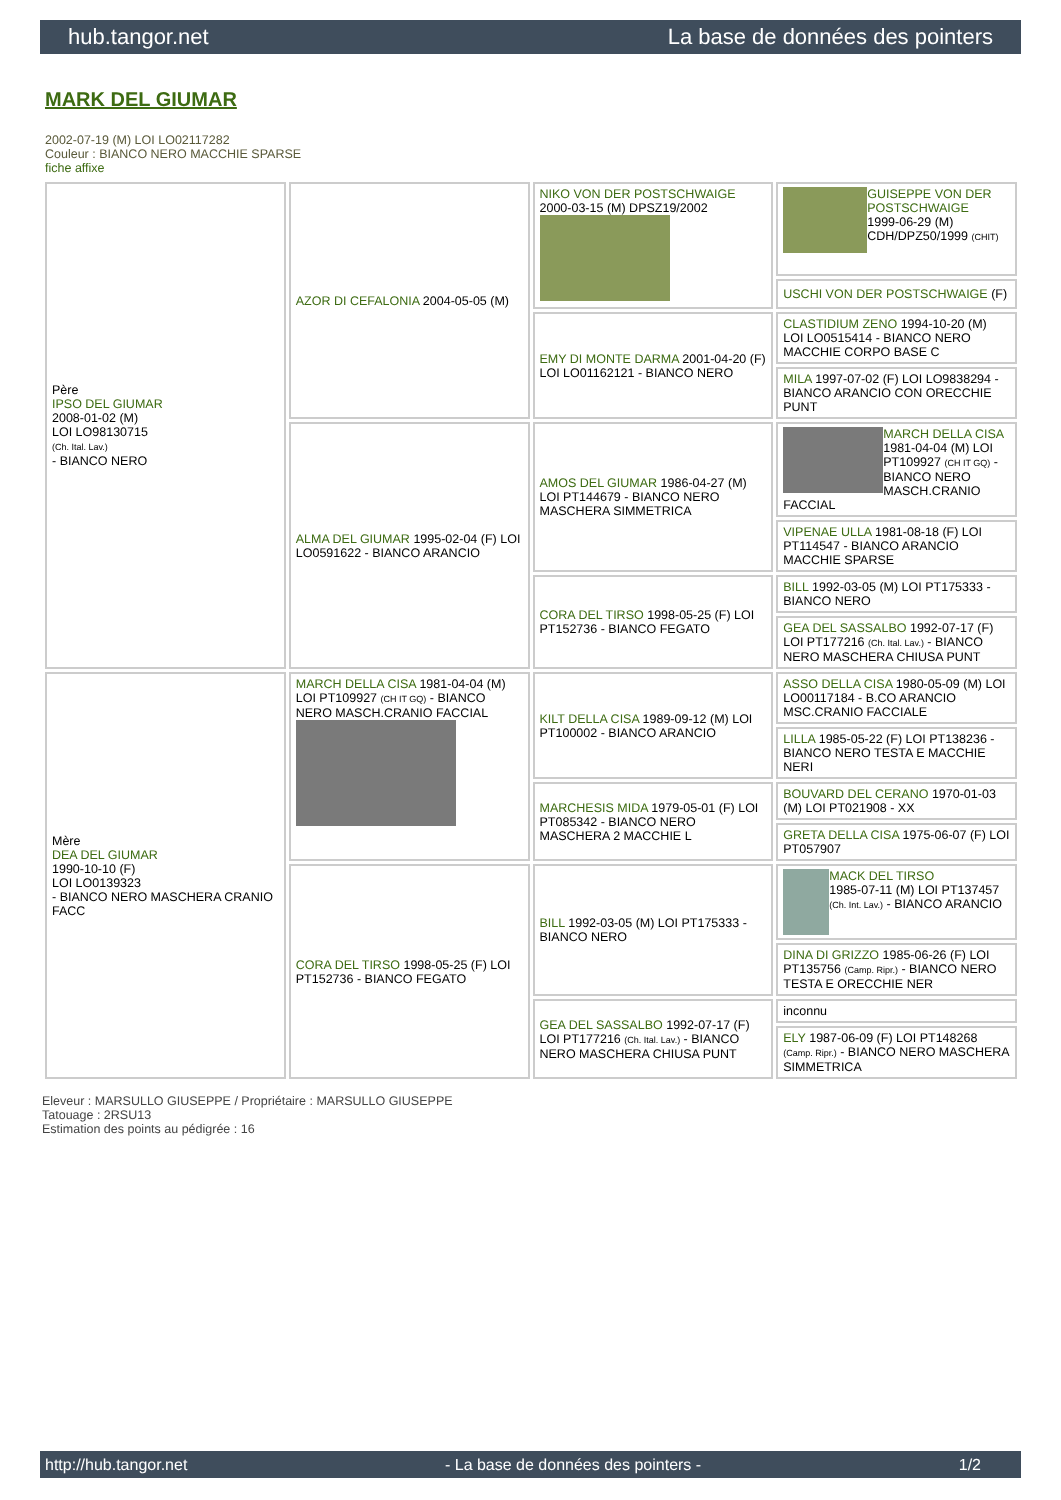hub.tangor.net La base de données des pointers
MARK DEL GIUMAR
2002-07-19 (M) LOI LO02117282
Couleur : BIANCO NERO MACCHIE SPARSE
fiche affixe
| Père IPSO DEL GIUMAR 2008-01-02 (M) LOI LO98130715 (Ch. Ital. Lav.) - BIANCO NERO | AZOR DI CEFALONIA 2004-05-05 (M) | NIKO VON DER POSTSCHWAIGE 2000-03-15 (M) DPSZ19/2002 | GUISEPPE VON DER POSTSCHWAIGE 1999-06-29 (M) CDH/DPZ50/1999 (CHIT) |
| | | | USCHI VON DER POSTSCHWAIGE (F) |
| | | EMY DI MONTE DARMA 2001-04-20 (F) LOI LO01162121 - BIANCO NERO | CLASTIDIUM ZENO 1994-10-20 (M) LOI LO0515414 - BIANCO NERO MACCHIE CORPO BASE C |
| | | | MILA 1997-07-02 (F) LOI LO9838294 - BIANCO ARANCIO CON ORECCHIE PUNT |
| | ALMA DEL GIUMAR 1995-02-04 (F) LOI LO0591622 - BIANCO ARANCIO | AMOS DEL GIUMAR 1986-04-27 (M) LOI PT144679 - BIANCO NERO MASCHERA SIMMETRICA | MARCH DELLA CISA 1981-04-04 (M) LOI PT109927 (CH IT GQ) - BIANCO NERO MASCH.CRANIO FACCIAL |
| | | | VIPENAE ULLA 1981-08-18 (F) LOI PT114547 - BIANCO ARANCIO MACCHIE SPARSE |
| | | CORA DEL TIRSO 1998-05-25 (F) LOI PT152736 - BIANCO FEGATO | BILL 1992-03-05 (M) LOI PT175333 - BIANCO NERO |
| | | | GEA DEL SASSALBO 1992-07-17 (F) LOI PT177216 (Ch. Ital. Lav.) - BIANCO NERO MASCHERA CHIUSA PUNT |
| Mère DEA DEL GIUMAR 1990-10-10 (F) LOI LO0139323 - BIANCO NERO MASCHERA CRANIO FACC | MARCH DELLA CISA 1981-04-04 (M) LOI PT109927 (CH IT GQ) - BIANCO NERO MASCH.CRANIO FACCIAL | KILT DELLA CISA 1989-09-12 (M) LOI PT100002 - BIANCO ARANCIO | ASSO DELLA CISA 1980-05-09 (M) LOI LO00117184 - B.CO ARANCIO MSC.CRANIO FACCIALE |
| | | | LILLA 1985-05-22 (F) LOI PT138236 - BIANCO NERO TESTA E MACCHIE NERI |
| | | MARCHESIS MIDA 1979-05-01 (F) LOI PT085342 - BIANCO NERO MASCHERA 2 MACCHIE L | BOUVARD DEL CERANO 1970-01-03 (M) LOI PT021908 - XX |
| | | | GRETA DELLA CISA 1975-06-07 (F) LOI PT057907 |
| | CORA DEL TIRSO 1998-05-25 (F) LOI PT152736 - BIANCO FEGATO | BILL 1992-03-05 (M) LOI PT175333 - BIANCO NERO | MACK DEL TIRSO 1985-07-11 (M) LOI PT137457 (Ch. Int. Lav.) - BIANCO ARANCIO |
| | | | DINA DI GRIZZO 1985-06-26 (F) LOI PT135756 (Camp. Ripr.) - BIANCO NERO TESTA E ORECCHIE NER |
| | | GEA DEL SASSALBO 1992-07-17 (F) LOI PT177216 (Ch. Ital. Lav.) - BIANCO NERO MASCHERA CHIUSA PUNT | inconnu |
| | | | ELY 1987-06-09 (F) LOI PT148268 (Camp. Ripr.) - BIANCO NERO MASCHERA SIMMETRICA |
Eleveur : MARSULLO GIUSEPPE / Propriétaire : MARSULLO GIUSEPPE
Tatouage : 2RSU13
Estimation des points au pédigrée : 16
http://hub.tangor.net - La base de données des pointers - 1/2